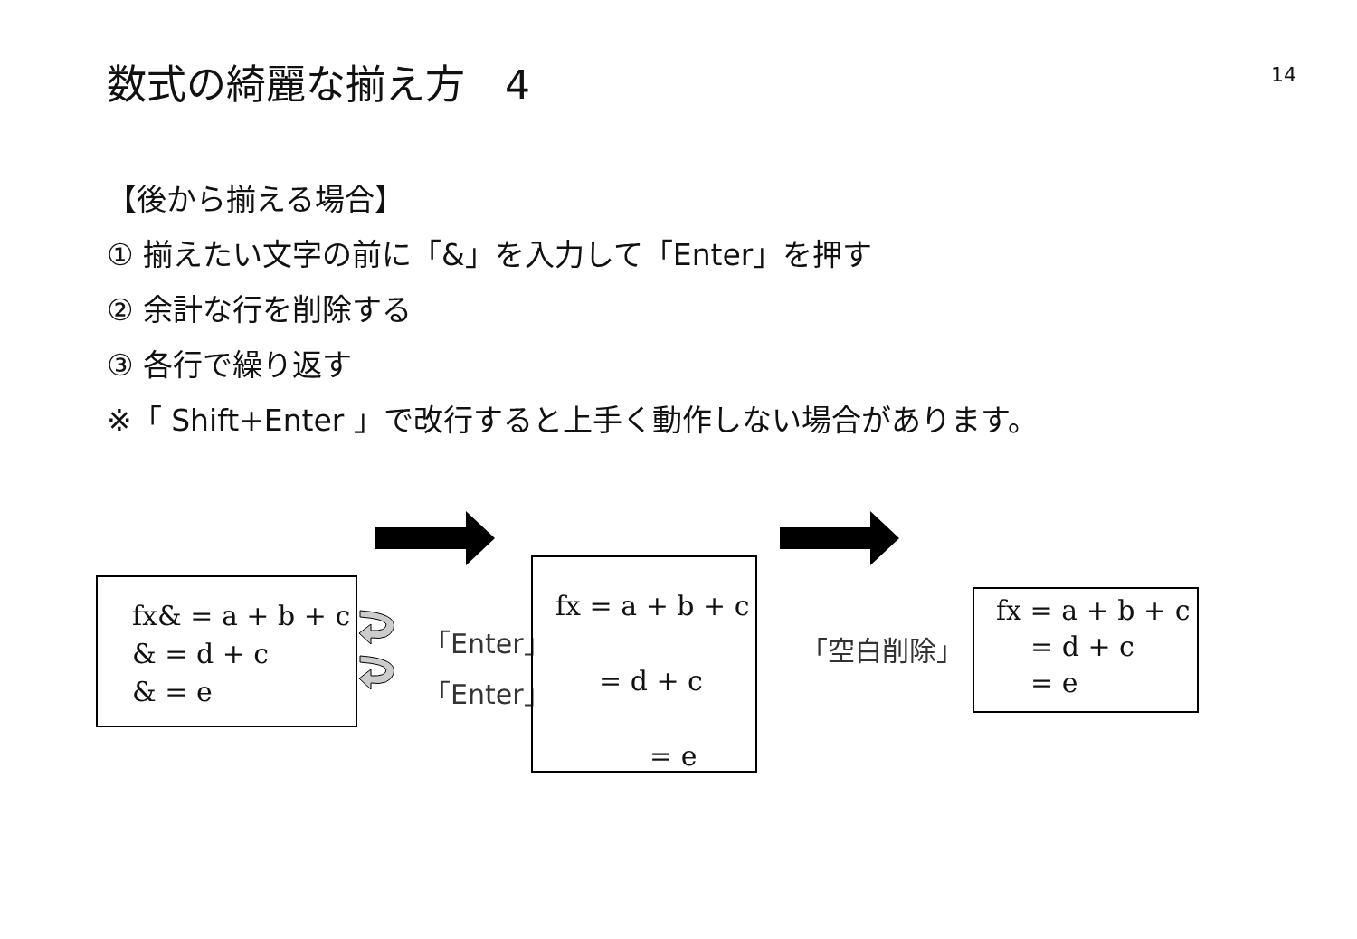数式の綺麗な揃え方　4 14
【後から揃える場合】
① 揃えたい文字の前に「&」を入力して「Enter」を押す
② 余計な行を削除する
③ 各行で繰り返す
※「 Shift+Enter 」で改行すると上手く動作しない場合があります。
fx& = a + b + c
& = d + c
& = e
「Enter」
「Enter」
fx = a + b + c
= d + c
= e
「空白削除」
fx = a + b + c
= d + c
= e